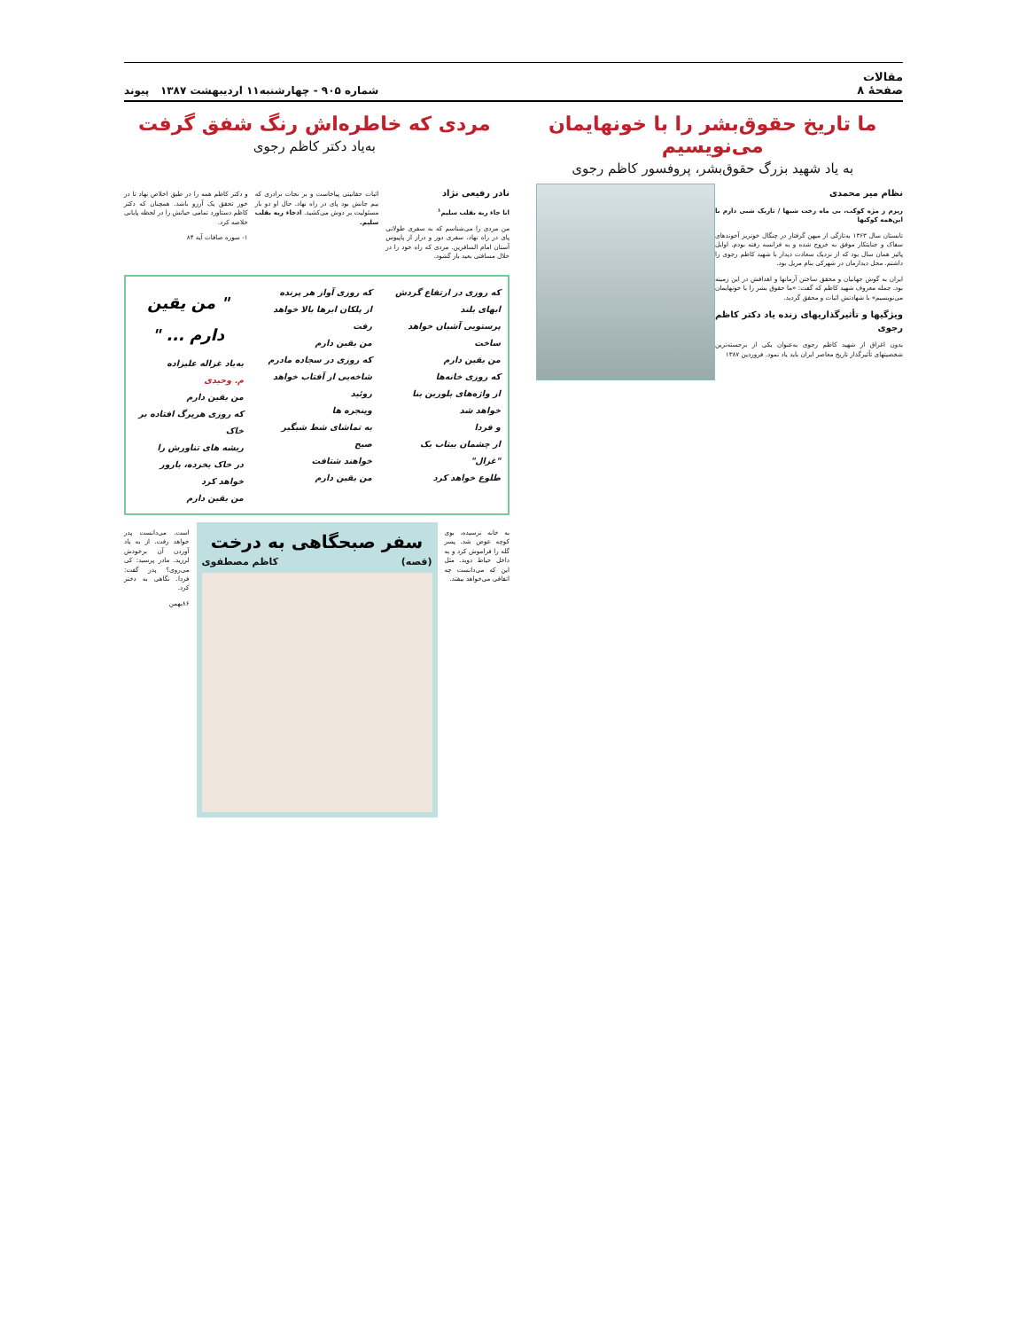مقالات
صفحهٔ ۸
شماره ۹۰۵ - چهارشنبه۱۱ اردیبهشت ۱۳۸۷ پیوند
ما تاریخ حقوق‌بشر را با خونهایمان می‌نویسیم
به یاد شهید بزرگ حقوق‌بشر، پروفسور کاظم رجوی
مردی که خاطره‌اش رنگ شفق گرفت
به‌یاد دکتر کاظم رجوی
نظام میر محمدی
ریزم ز مژه کوکب، بی ماه رخت شبها / تاریک شبی دارم با این‌همه کوکبها
تابستان سال ۱۳۶۳ به‌تازگی از میهن گرفتار در چنگال خونریز آخوندهای سفاک و جنایتکار موفق به خروج شده و به فرانسه رفته بودم. اوایل پائیز همان سال بود که از نزدیک سعادت دیدار با شهید کاظم رجوی را داشتم. محل دیدارمان در شهرکی بنام مریل بود.
ایران به گوش جهانیان و محقق ساختن آرمانها و اهدافش در این زمینه بود. جمله معروف شهید کاظم که گفت: «ما حقوق بشر را با خونهایمان می‌نویسیم» با شهادتش اثبات و محقق گردید.
ویژگیها و تأثیرگذاریهای زنده یاد دکتر کاظم رجوی
بدون اغراق از شهید کاظم رجوی به‌عنوان یکی از برجسته‌ترین شخصیتهای تأثیرگذار تاریخ معاصر ایران باید یاد نمود. فروردین ۱۳۸۷
نادر رفیعی نژاد
انا جاء ربه بقلب سلیم<sup>۱</sup>
من مردی را می‌شناسم که به سفری طولانی پای در راه نهاد، سفری دور و دراز از پاپیوس آستان امام السافرین. مردی که راه خود را در خلال مسافتی بعید باز گشود.
اثبات حقانیتی پیاخاست و بر نجات برادری که بیم جانش بود پای در راه نهاد. حال او دو بار مسئولیت بر دوش می‌کشید. اذجاء ربه بقلب سلیم.
و دکتر کاظم همه را در طبق اخلاص نهاد تا در خور تحقق یک آرزو باشد. همچنان که دکتر کاظم دستاورد تمامی حیاتش را در لحظه پایانی خلاصه کرد.
۱- سوره صافات آیه ۸۴
که روزی در ارتفاع گردش ابهای بلند
پرستویی آشیان خواهد ساخت
من یقین دارم
که روزی خانه‌ها
از واژه‌های بلورین بنا خواهد شد
و فردا
از چشمان بیتاب یک "غزال"
طلوع خواهد کرد
که روزی آواز هر پرنده
از پلکان ابرها بالا خواهد رفت
من یقین دارم
که روزی در سجاده مادرم
شاخه‌یی از آفتاب خواهد روئید
وپنجره ها
به تماشای شط شبگیر صبح
خواهند شتافت
من یقین دارم
" من یقین دارم ... "
به‌یاد غزاله علیزاده
م. وحیدی
من یقین دارم
که روزی هرپرگ افتاده بر خاک
ریشه های تناورش را
در خاک یخزده، بارور خواهد کرد
من یقین دارم
به خانه نرسیده، بوی کوچه عوض شد. پسر گله را فراموش کرد و به داخل حیاط دوید. مثل این که می‌دانست چه اتفاقی می‌خواهد بیفتد.
سفر صبحگاهی به درخت
(قصه) کاظم مصطفوی
است. می‌دانست پدر خواهد رفت. از به یاد آوردن آن برخودش لرزید. مادر پرسید: کی می‌روی؟ پدر گفت: فردا. نگاهی به دختر کرد.
۸۶بهمن